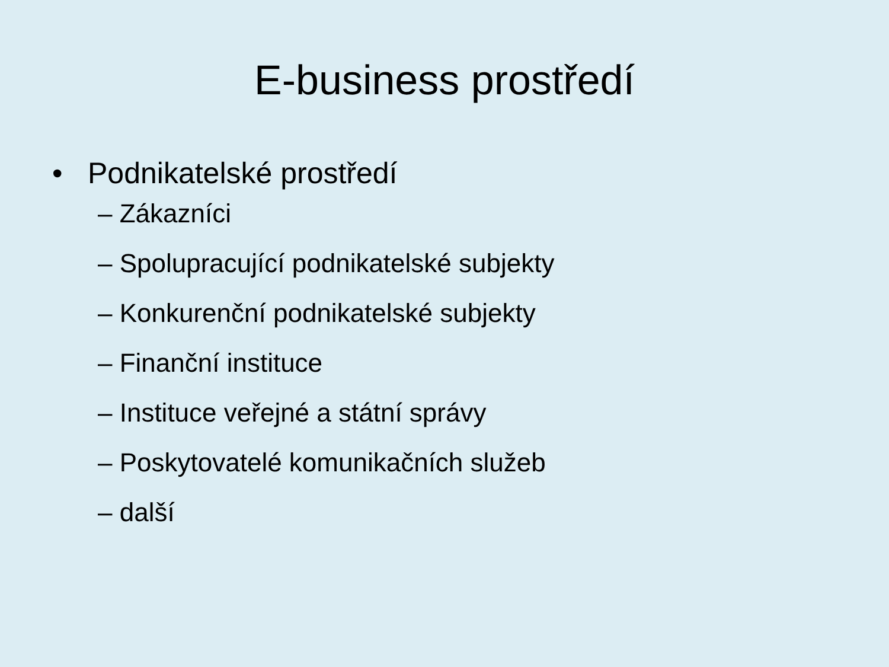E-business prostředí
• Podnikatelské prostředí
– Zákazníci
– Spolupracující podnikatelské subjekty
– Konkurenční podnikatelské subjekty
– Finanční instituce
– Instituce veřejné a státní správy
– Poskytovatelé komunikačních služeb
– další